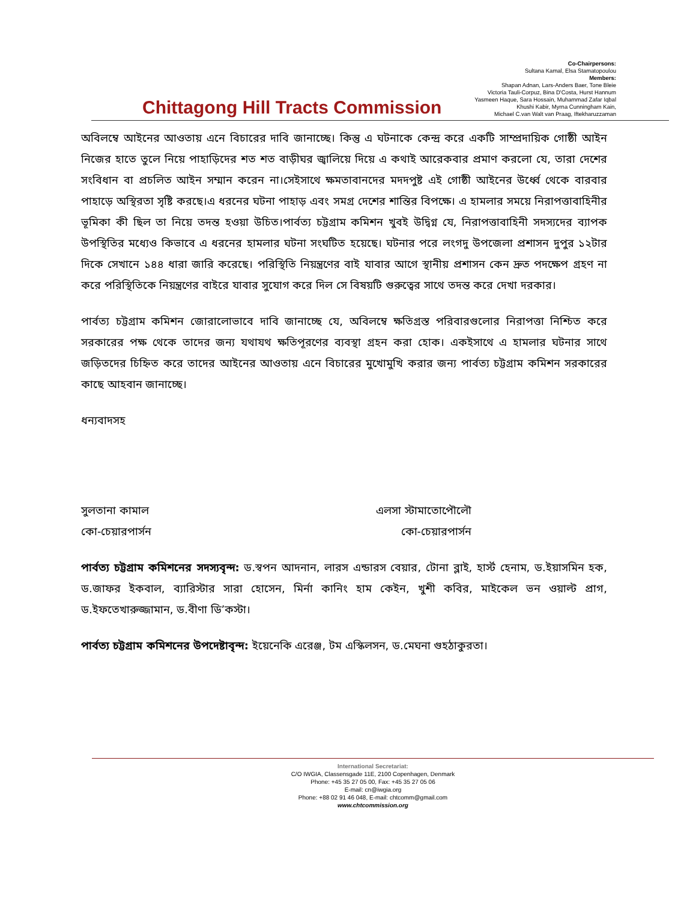Co-Chairpersons:
Sultana Kamal, Elsa Stamatopoulou
Members:
Shapan Adnan, Lars-Anders Baer, Tone Bleie
Victoria Tauli-Corpuz, Bina D'Costa, Hurst Hannum
Yasmeen Haque, Sara Hossain, Muhammad Zafar Iqbal
Khushi Kabir, Myrna Cunningham Kain,
Michael C.van Walt van Praag, Iftekharuzzaman
Chittagong Hill Tracts Commission
অবিলম্বে আইনের আওতায় এনে বিচারের দাবি জানাচ্ছে। কিন্তু এ ঘটনাকে কেন্দ্র করে একটি সাম্প্রদায়িক গোষ্ঠী আইন নিজের হাতে তুলে নিয়ে পাহাড়িদের শত শত বাড়ীঘর জ্বালিয়ে দিয়ে এ কথাই আরেকবার প্রমাণ করলো যে, তারা দেশের সংবিধান বা প্রচলিত আইন সম্মান করেন না।সেইসাথে ক্ষমতাবানদের মদদপুষ্ট এই গোষ্ঠী আইনের উর্ধ্বে থেকে বারবার পাহাড়ে অস্থিরতা সৃষ্টি করছে।এ ধরনের ঘটনা পাহাড় এবং সমগ্র দেশের শান্তির বিপক্ষে। এ হামলার সময়ে নিরাপত্তাবাহিনীর ভূমিকা কী ছিল তা নিয়ে তদন্ত হওয়া উচিত।পার্বত্য চট্টগ্রাম কমিশন খুবই উদ্বিগ্ন যে, নিরাপত্তাবাহিনী সদস্যদের ব্যাপক উপস্থিতির মধ্যেও কিভাবে এ ধরনের হামলার ঘটনা সংঘটিত হয়েছে। ঘটনার পরে লংগদু উপজেলা প্রশাসন দুপুর ১২টার দিকে সেখানে ১৪৪ ধারা জারি করেছে। পরিস্থিতি নিয়ন্ত্রণের বাই যাবার আগে স্থানীয় প্রশাসন কেন দ্রুত পদক্ষেপ গ্রহণ না করে পরিস্থিতিকে নিয়ন্ত্রণের বাইরে যাবার সুযোগ করে দিল সে বিষয়টি গুরুত্বের সাথে তদন্ত করে দেখা দরকার।
পার্বত্য চট্টগ্রাম কমিশন জোরালোভাবে দাবি জানাচ্ছে যে, অবিলম্বে ক্ষতিগ্রস্ত পরিবারগুলোর নিরাপত্তা নিশ্চিত করে সরকারের পক্ষ থেকে তাদের জন্য যথাযথ ক্ষতিপূরণের ব্যবস্থা গ্রহন করা হোক। একইসাথে এ হামলার ঘটনার সাথে জড়িতদের চিহ্নিত করে তাদের আইনের আওতায় এনে বিচারের মুখোমুখি করার জন্য পার্বত্য চট্টগ্রাম কমিশন সরকারের কাছে আহবান জানাচ্ছে।
ধন্যবাদসহ
সুলতানা কামাল
কো-চেয়ারপার্সন
এলসা স্টামাতোপৌলৌ
কো-চেয়ারপার্সন
পার্বত্য চট্টগ্রাম কমিশনের সদস্যবৃন্দ: ড.স্বপন আদনান, লারস এন্ডারস বেয়ার, টোনা ব্লাই, হার্স্ট হেনাম, ড.ইয়াসমিন হক, ড.জাফর ইকবাল, ব্যারিস্টার সারা হোসেন, মির্না কানিং হাম কেইন, খুশী কবির, মাইকেল ভন ওয়াল্ট প্রাগ, ড.ইফতেখারুজ্জামান, ড.বীণা ডি’কস্টা।
পার্বত্য চট্টগ্রাম কমিশনের উপদেষ্টাবৃন্দ: ইয়েনেকি এরেঞ্জ, টম এস্কিলসন, ড.মেঘনা গুহঠাকুরতা।
International Secretariat:
C/O IWGIA, Classensgade 11E, 2100 Copenhagen, Denmark
Phone: +45 35 27 05 00, Fax: +45 35 27 05 06
E-mail: cn@iwgia.org
Phone: +88 02 91 46 048, E-mail: chtcomm@gmail.com
www.chtcommission.org